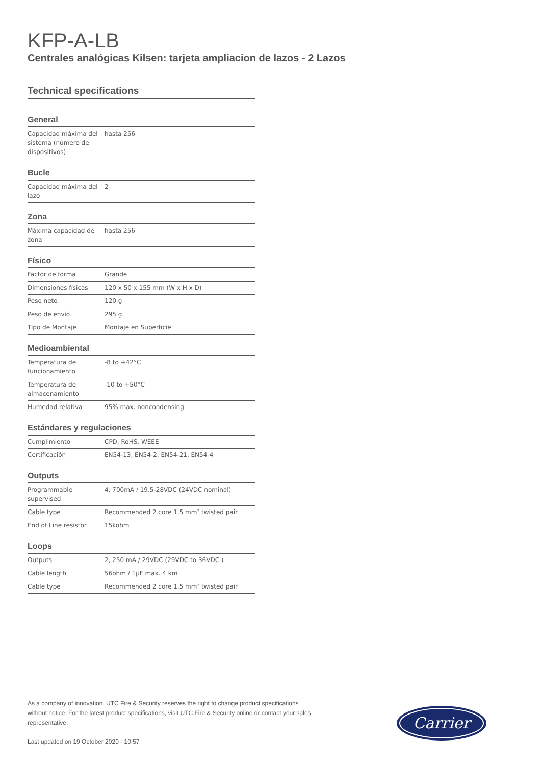KFP-A-LB
Centrales analógicas Kilsen: tarjeta ampliacion de lazos - 2 Lazos
Technical specifications
General
| Capacidad máxima del sistema (número de dispositivos) | hasta 256 |
Bucle
| Capacidad máxima del lazo | 2 |
Zona
| Máxima capacidad de zona | hasta 256 |
Físico
| Factor de forma | Grande |
| Dimensiones físicas | 120 x 50 x 155 mm (W x H x D) |
| Peso neto | 120 g |
| Peso de envío | 295 g |
| Tipo de Montaje | Montaje en Superficie |
Medioambiental
| Temperatura de funcionamiento | -8 to +42°C |
| Temperatura de almacenamiento | -10 to +50°C |
| Humedad relativa | 95% max. noncondensing |
Estándares y regulaciones
| Cumplimiento | CPD, RoHS, WEEE |
| Certificación | EN54-13, EN54-2, EN54-21, EN54-4 |
Outputs
| Programmable supervised | 4, 700mA / 19.5-28VDC (24VDC nominal) |
| Cable type | Recommended 2 core 1.5 mm² twisted pair |
| End of Line resistor | 15kohm |
Loops
| Outputs | 2, 250 mA / 29VDC (29VDC to 36VDC ) |
| Cable length | 56ohm / 1µF max. 4 km |
| Cable type | Recommended 2 core 1.5 mm² twisted pair |
As a company of innovation, UTC Fire & Security reserves the right to change product specifications without notice. For the latest product specifications, visit UTC Fire & Security online or contact your sales representative.
Last updated on 19 October 2020 - 10:57
Carrier